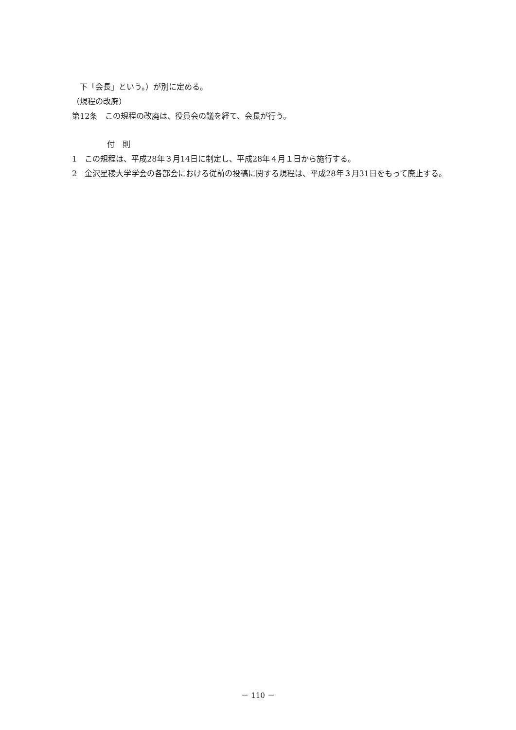下「会長」という。）が別に定める。
（規程の改廃）
第12条　この規程の改廃は、役員会の議を経て、会長が行う。
付　則
1　この規程は、平成28年３月14日に制定し、平成28年４月１日から施行する。
2　金沢星稜大学学会の各部会における従前の投稿に関する規程は、平成28年３月31日をもって廃止する。
－ 110 －